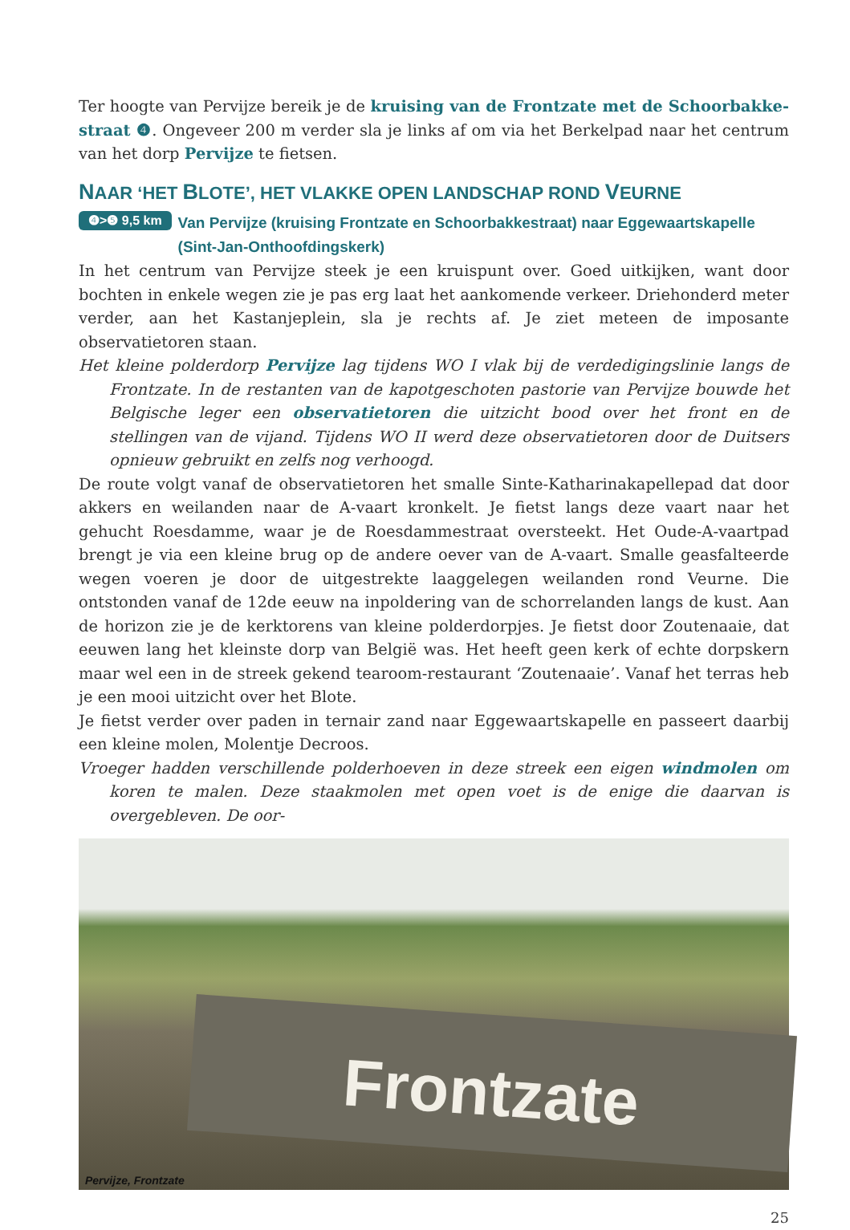Ter hoogte van Pervijze bereik je de kruising van de Frontzate met de Schoorbakke­straat ❹. Ongeveer 200 m verder sla je links af om via het Berkelpad naar het centrum van het dorp Pervijze te fietsen.
NAAR ‘HET BLOTE’, HET VLAKKE OPEN LANDSCHAP ROND VEURNE
❹>❺ 9,5 km Van Pervijze (kruising Frontzate en Schoorbakkestraat) naar Eggewaartskapelle (Sint-Jan-Onthoofdingskerk)
In het centrum van Pervijze steek je een kruispunt over. Goed uitkijken, want door bochten in enkele wegen zie je pas erg laat het aankomende verkeer. Driehonderd meter verder, aan het Kastanjeplein, sla je rechts af. Je ziet meteen de imposante observatietoren staan.
Het kleine polderdorp Pervijze lag tijdens WO I vlak bij de verdedigingslinie langs de Frontza­te. In de restanten van de kapotgeschoten pastorie van Pervijze bouwde het Belgische leger een observatietoren die uitzicht bood over het front en de stellingen van de vijand. Tijdens WO II werd deze observatietoren door de Duitsers opnieuw gebruikt en zelfs nog verhoogd.
De route volgt vanaf de observatietoren het smalle Sinte-Katharinakapellepad dat door ak­kers en weilanden naar de A-vaart kronkelt. Je fietst langs deze vaart naar het gehucht Roes­damme, waar je de Roesdammestraat oversteekt. Het Oude-A-vaartpad brengt je via een kleine brug op de andere oever van de A-vaart. Smalle geasfalteerde wegen voeren je door de uitgestrekte laaggelegen weilanden rond Veurne. Die ontstonden vanaf de 12de eeuw na inpoldering van de schorrelanden langs de kust. Aan de horizon zie je de kerktorens van kleine polderdorpjes. Je fietst door Zoutenaaie, dat eeuwen lang het kleinste dorp van Bel­gië was. Het heeft geen kerk of echte dorpskern maar wel een in de streek gekend tearoom-restaurant ‘Zoutenaaie’. Vanaf het terras heb je een mooi uitzicht over het Blote.
Je fietst verder over paden in ternair zand naar Eggewaartskapelle en passeert daarbij een kleine molen, Molentje Decroos.
Vroeger hadden verschillende polderhoeven in deze streek een eigen windmolen om koren te malen. Deze staakmolen met open voet is de enige die daarvan is overgebleven. De oor-
Frontzate
Pervijze, Frontzate
25